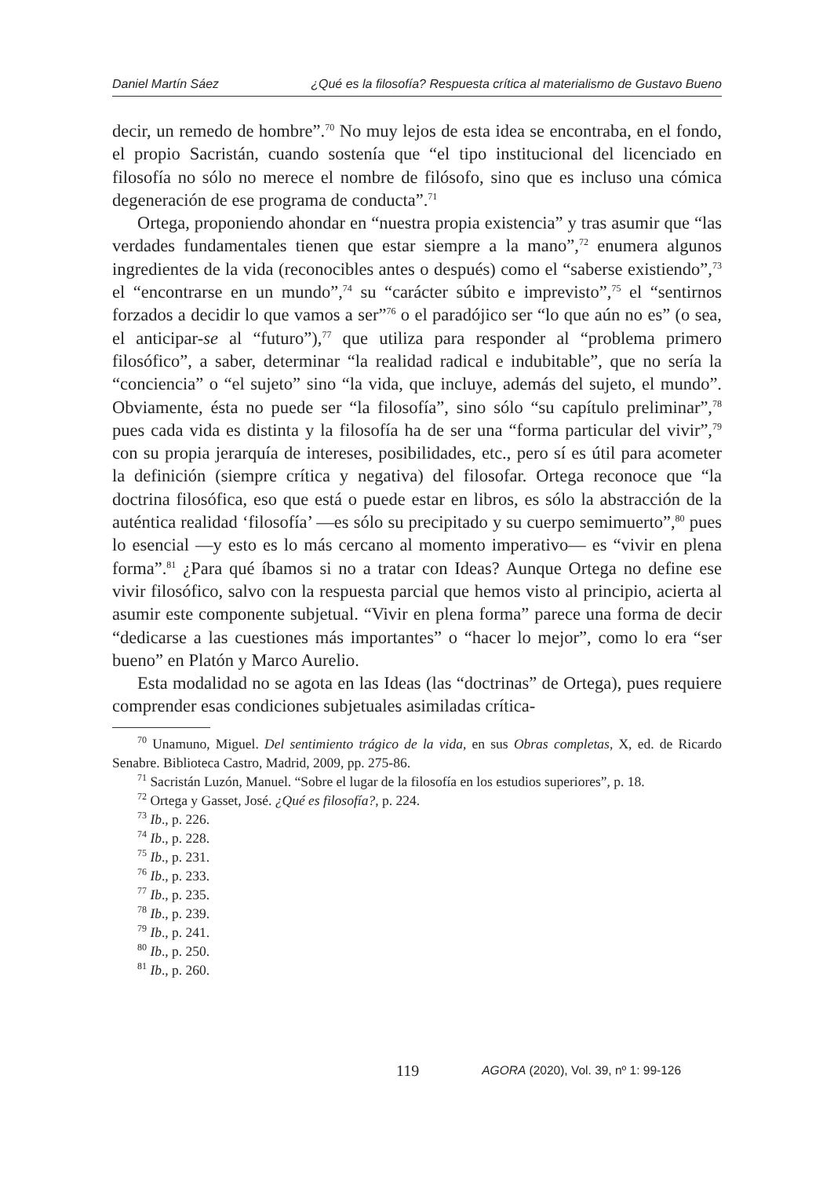Daniel Martín Sáez ¿Qué es la filosofía? Respuesta crítica al materialismo de Gustavo Bueno
decir, un remedo de hombre”.<sup>70</sup> No muy lejos de esta idea se encontraba, en el fondo, el propio Sacristán, cuando sostenía que “el tipo institucional del licenciado en filosofía no sólo no merece el nombre de filósofo, sino que es incluso una cómica degeneración de ese programa de conducta”.<sup>71</sup>
Ortega, proponiendo ahondar en “nuestra propia existencia” y tras asumir que “las verdades fundamentales tienen que estar siempre a la mano”,<sup>72</sup> enumera algunos ingredientes de la vida (reconocibles antes o después) como el “saberse existiendo”,<sup>73</sup> el “encontrarse en un mundo”,<sup>74</sup> su “carácter súbito e imprevisto”,<sup>75</sup> el “sentirnos forzados a decidir lo que vamos a ser”<sup>76</sup> o el paradójico ser “lo que aún no es” (o sea, el anticipar-se al “futuro”),<sup>77</sup> que utiliza para responder al “problema primero filosófico”, a saber, determinar “la realidad radical e indubitable”, que no sería la “conciencia” o “el sujeto” sino “la vida, que incluye, además del sujeto, el mundo”. Obviamente, ésta no puede ser “la filosofía”, sino sólo “su capítulo preliminar”,<sup>78</sup> pues cada vida es distinta y la filosofía ha de ser una “forma particular del vivir”,<sup>79</sup> con su propia jerarquía de intereses, posibilidades, etc., pero sí es útil para acometer la definición (siempre crítica y negativa) del filosofar. Ortega reconoce que “la doctrina filosófica, eso que está o puede estar en libros, es sólo la abstracción de la auténtica realidad ‘filosofía’ —es sólo su precipitado y su cuerpo semimuerto”,<sup>80</sup> pues lo esencial —y esto es lo más cercano al momento imperativo— es “vivir en plena forma”.<sup>81</sup> ¿Para qué íbamos si no a tratar con Ideas? Aunque Ortega no define ese vivir filosófico, salvo con la respuesta parcial que hemos visto al principio, acierta al asumir este componente subjetual. “Vivir en plena forma” parece una forma de decir “dedicarse a las cuestiones más importantes” o “hacer lo mejor”, como lo era “ser bueno” en Platón y Marco Aurelio.
Esta modalidad no se agota en las Ideas (las “doctrinas” de Ortega), pues requiere comprender esas condiciones subjetuales asimiladas crítica-
<sup>70</sup> Unamuno, Miguel. Del sentimiento trágico de la vida, en sus Obras completas, X, ed. de Ricardo Senabre. Biblioteca Castro, Madrid, 2009, pp. 275-86.
<sup>71</sup> Sacristán Luzón, Manuel. “Sobre el lugar de la filosofía en los estudios superiores”, p. 18.
<sup>72</sup> Ortega y Gasset, José. ¿Qué es filosofía?, p. 224.
<sup>73</sup> Ib., p. 226.
<sup>74</sup> Ib., p. 228.
<sup>75</sup> Ib., p. 231.
<sup>76</sup> Ib., p. 233.
<sup>77</sup> Ib., p. 235.
<sup>78</sup> Ib., p. 239.
<sup>79</sup> Ib., p. 241.
<sup>80</sup> Ib., p. 250.
<sup>81</sup> Ib., p. 260.
119 AGORA (2020), Vol. 39, nº 1: 99-126